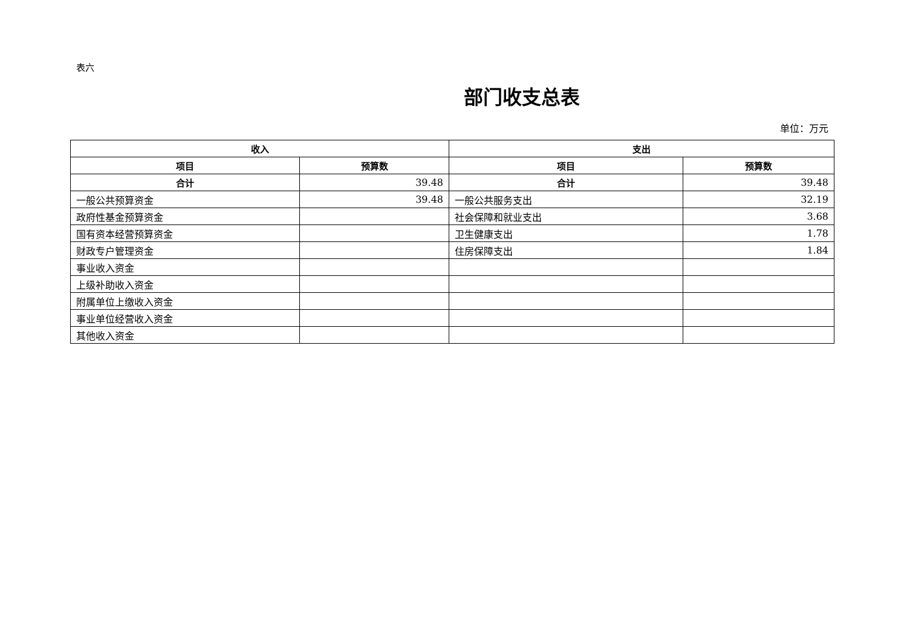表六
部门收支总表
单位：万元
| 收入 | | 支出 | |
| --- | --- | --- | --- |
| 项目 | 预算数 | 项目 | 预算数 |
| 合计 | 39.48 | 合计 | 39.48 |
| 一般公共预算资金 | 39.48 | 一般公共服务支出 | 32.19 |
| 政府性基金预算资金 | | 社会保障和就业支出 | 3.68 |
| 国有资本经营预算资金 | | 卫生健康支出 | 1.78 |
| 财政专户管理资金 | | 住房保障支出 | 1.84 |
| 事业收入资金 | | | |
| 上级补助收入资金 | | | |
| 附属单位上缴收入资金 | | | |
| 事业单位经营收入资金 | | | |
| 其他收入资金 | | | |